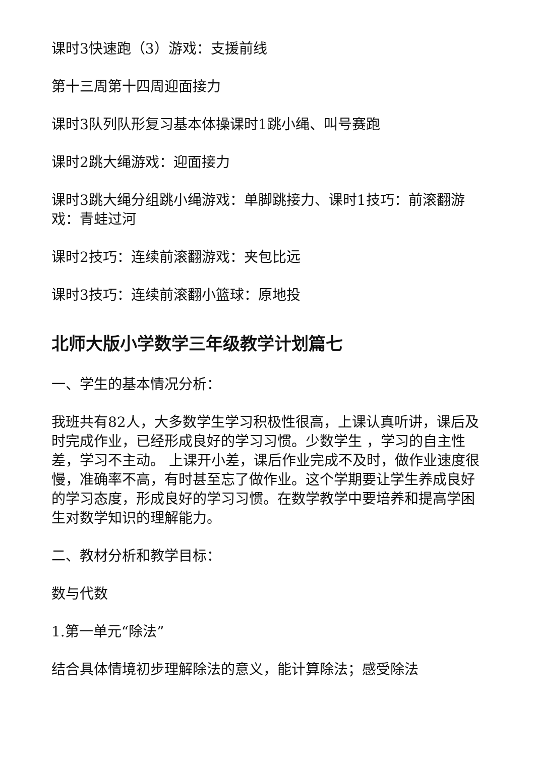课时3快速跑（3）游戏：支援前线
第十三周第十四周迎面接力
课时3队列队形复习基本体操课时1跳小绳、叫号赛跑
课时2跳大绳游戏：迎面接力
课时3跳大绳分组跳小绳游戏：单脚跳接力、课时1技巧：前滚翻游戏：青蛙过河
课时2技巧：连续前滚翻游戏：夹包比远
课时3技巧：连续前滚翻小篮球：原地投
北师大版小学数学三年级教学计划篇七
一、学生的基本情况分析：
我班共有82人，大多数学生学习积极性很高，上课认真听讲，课后及时完成作业，已经形成良好的学习习惯。少数学生 ，学习的自主性差，学习不主动。 上课开小差，课后作业完成不及时，做作业速度很慢，准确率不高，有时甚至忘了做作业。这个学期要让学生养成良好的学习态度，形成良好的学习习惯。在数学教学中要培养和提高学困生对数学知识的理解能力。
二、教材分析和教学目标：
数与代数
1.第一单元“除法”
结合具体情境初步理解除法的意义，能计算除法；感受除法